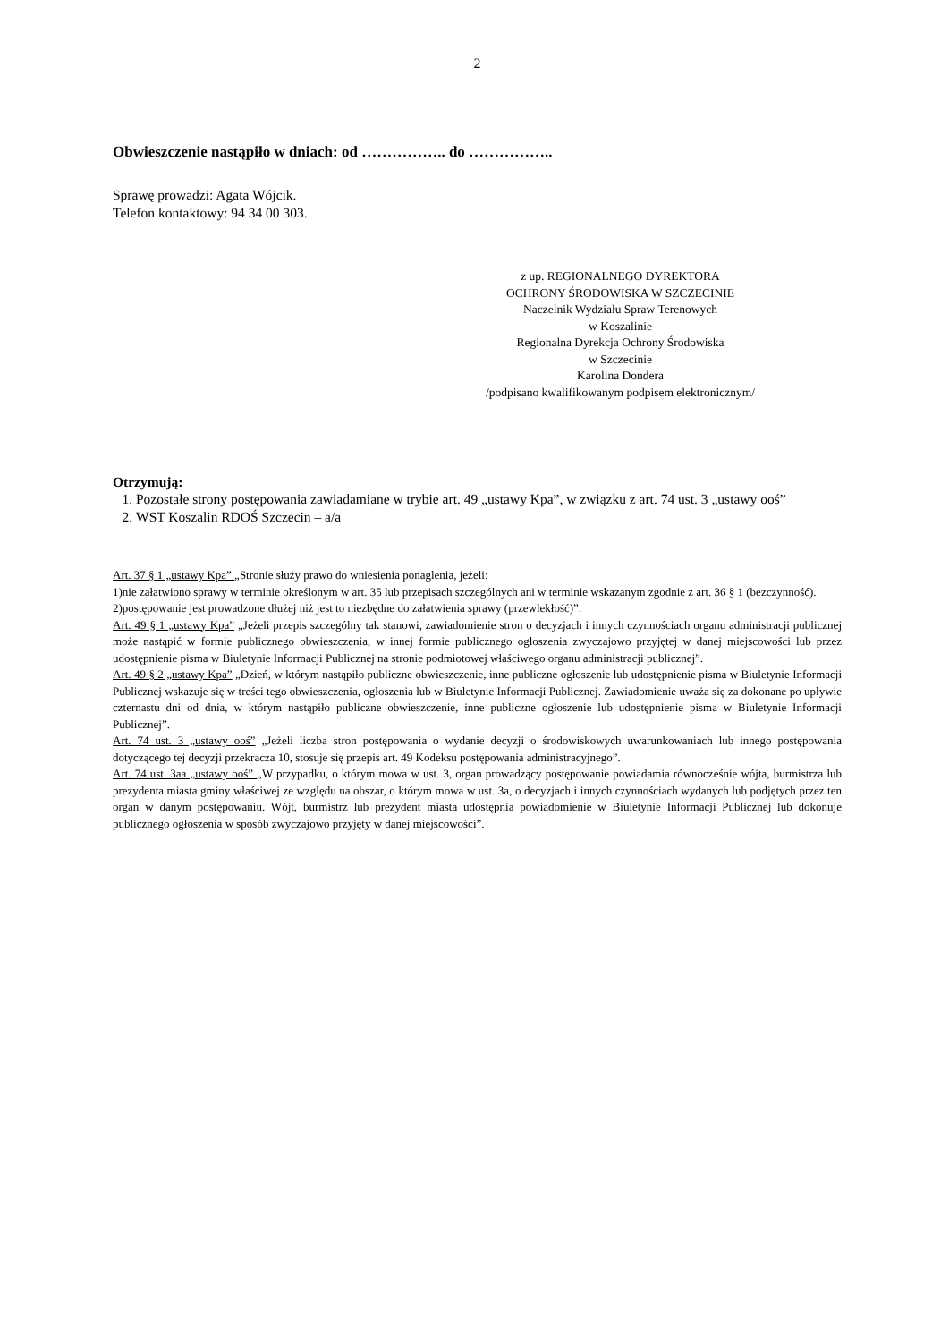2
Obwieszczenie nastąpiło w dniach: od …………….. do ……………..
Sprawę prowadzi: Agata Wójcik.
Telefon kontaktowy: 94 34 00 303.
z up. REGIONALNEGO DYREKTORA
OCHRONY ŚRODOWISKA W SZCZECINIE
Naczelnik Wydziału Spraw Terenowych
w Koszalinie
Regionalna Dyrekcja Ochrony Środowiska
w Szczecinie
Karolina Dondera
/podpisano kwalifikowanym podpisem elektronicznym/
Otrzymują:
1. Pozostałe strony postępowania zawiadamiane w trybie art. 49 „ustawy Kpa”, w związku z art. 74 ust. 3 „ustawy ooś”
2. WST Koszalin RDOŚ Szczecin – a/a
Art. 37 § 1 „ustawy Kpa” „Stronie służy prawo do wniesienia ponaglenia, jeżeli:
1)nie załatwiono sprawy w terminie określonym w art. 35 lub przepisach szczególnych ani w terminie wskazanym zgodnie z art. 36 § 1 (bezczynność).
2)postępowanie jest prowadzone dłużej niż jest to niezbędne do załatwienia sprawy (przewlekłość)”.
Art. 49 § 1 „ustawy Kpa” „Jeżeli przepis szczególny tak stanowi, zawiadomienie stron o decyzjach i innych czynnościach organu administracji publicznej może nastąpić w formie publicznego obwieszczenia, w innej formie publicznego ogłoszenia zwyczajowo przyjętej w danej miejscowości lub przez udostępnienie pisma w Biuletynie Informacji Publicznej na stronie podmiotowej właściwego organu administracji publicznej”.
Art. 49 § 2 „ustawy Kpa” „Dzień, w którym nastąpiło publiczne obwieszczenie, inne publiczne ogłoszenie lub udostępnienie pisma w Biuletynie Informacji Publicznej wskazuje się w treści tego obwieszczenia, ogłoszenia lub w Biuletynie Informacji Publicznej. Zawiadomienie uważa się za dokonane po upływie czternastu dni od dnia, w którym nastąpiło publiczne obwieszczenie, inne publiczne ogłoszenie lub udostępnienie pisma w Biuletynie Informacji Publicznej”.
Art. 74 ust. 3 „ustawy ooś” „Jeżeli liczba stron postępowania o wydanie decyzji o środowiskowych uwarunkowaniach lub innego postępowania dotyczącego tej decyzji przekracza 10, stosuje się przepis art. 49 Kodeksu postępowania administracyjnego”.
Art. 74 ust. 3aa „ustawy ooś” „W przypadku, o którym mowa w ust. 3, organ prowadzący postępowanie powiadamia równocześnie wójta, burmistrza lub prezydenta miasta gminy właściwej ze względu na obszar, o którym mowa w ust. 3a, o decyzjach i innych czynnościach wydanych lub podjętych przez ten organ w danym postępowaniu. Wójt, burmistrz lub prezydent miasta udostępnia powiadomienie w Biuletynie Informacji Publicznej lub dokonuje publicznego ogłoszenia w sposób zwyczajowo przyjęty w danej miejscowości”.